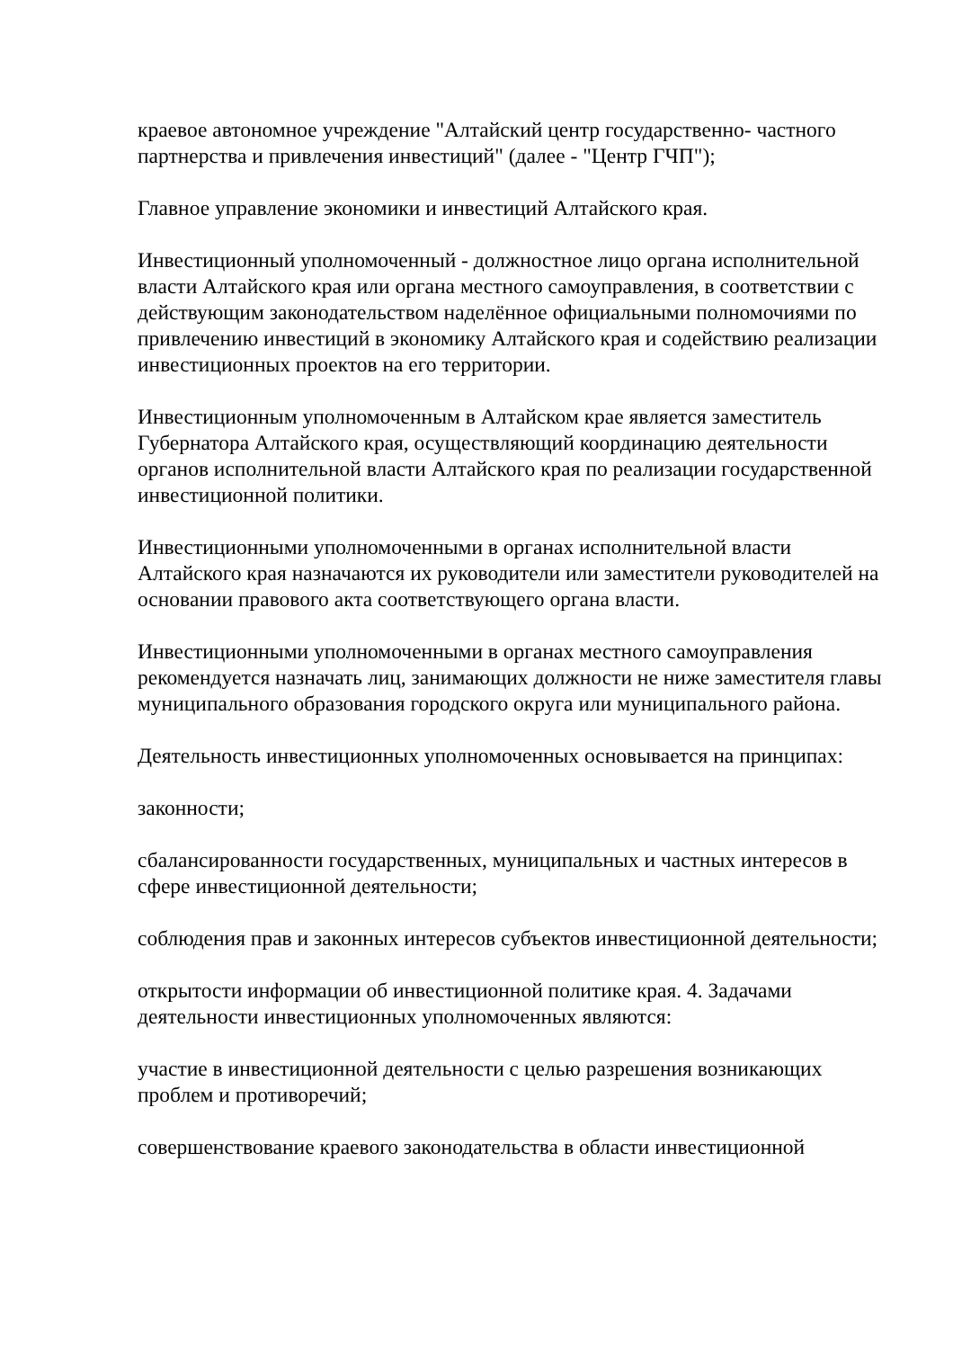краевое автономное учреждение "Алтайский центр государственно- частного партнерства и привлечения инвестиций" (далее - "Центр ГЧП");
Главное управление экономики и инвестиций Алтайского края.
Инвестиционный уполномоченный - должностное лицо органа исполнительной власти Алтайского края или органа местного самоуправления, в соответствии с действующим законодательством наделённое официальными полномочиями по привлечению инвестиций в экономику Алтайского края и содействию реализации инвестиционных проектов на его территории.
Инвестиционным уполномоченным в Алтайском крае является заместитель Губернатора Алтайского края, осуществляющий координацию деятельности органов исполнительной власти Алтайского края по реализации государственной инвестиционной политики.
Инвестиционными уполномоченными в органах исполнительной власти Алтайского края назначаются их руководители или заместители руководителей на основании правового акта соответствующего органа власти.
Инвестиционными уполномоченными в органах местного самоуправления рекомендуется назначать лиц, занимающих должности не ниже заместителя главы муниципального образования городского округа или муниципального района.
Деятельность инвестиционных уполномоченных основывается на принципах:
законности;
сбалансированности государственных, муниципальных и частных интересов в сфере инвестиционной деятельности;
соблюдения прав и законных интересов субъектов инвестиционной деятельности;
открытости информации об инвестиционной политике края. 4. Задачами деятельности инвестиционных уполномоченных являются:
участие в инвестиционной деятельности с целью разрешения возникающих проблем и противоречий;
совершенствование краевого законодательства в области инвестиционной